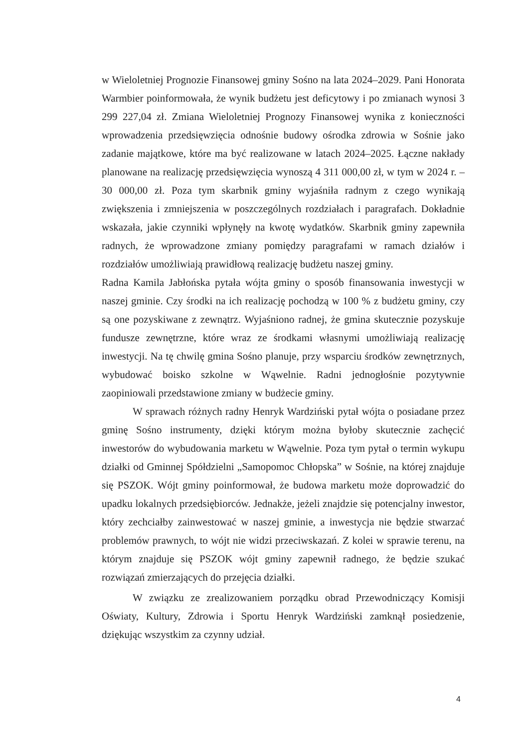w Wieloletniej Prognozie Finansowej gminy Sośno na lata 2024–2029. Pani Honorata Warmbier poinformowała, że wynik budżetu jest deficytowy i po zmianach wynosi 3 299 227,04 zł. Zmiana Wieloletniej Prognozy Finansowej wynika z konieczności wprowadzenia przedsięwzięcia odnośnie budowy ośrodka zdrowia w Sośnie jako zadanie majątkowe, które ma być realizowane w latach 2024–2025. Łączne nakłady planowane na realizację przedsięwzięcia wynoszą 4 311 000,00 zł, w tym w 2024 r. – 30 000,00 zł. Poza tym skarbnik gminy wyjaśniła radnym z czego wynikają zwiększenia i zmniejszenia w poszczególnych rozdziałach i paragrafach. Dokładnie wskazała, jakie czynniki wpłynęły na kwotę wydatków. Skarbnik gminy zapewniła radnych, że wprowadzone zmiany pomiędzy paragrafami w ramach działów i rozdziałów umożliwiają prawidłową realizację budżetu naszej gminy.
Radna Kamila Jabłońska pytała wójta gminy o sposób finansowania inwestycji w naszej gminie. Czy środki na ich realizację pochodzą w 100 % z budżetu gminy, czy są one pozyskiwane z zewnątrz. Wyjaśniono radnej, że gmina skutecznie pozyskuje fundusze zewnętrzne, które wraz ze środkami własnymi umożliwiają realizację inwestycji. Na tę chwilę gmina Sośno planuje, przy wsparciu środków zewnętrznych, wybudować boisko szkolne w Wąwelnie. Radni jednogłośnie pozytywnie zaopiniowali przedstawione zmiany w budżecie gminy.
W sprawach różnych radny Henryk Wardziński pytał wójta o posiadane przez gminę Sośno instrumenty, dzięki którym można byłoby skutecznie zachęcić inwestorów do wybudowania marketu w Wąwelnie. Poza tym pytał o termin wykupu działki od Gminnej Spółdzielni „Samopomoc Chłopska” w Sośnie, na której znajduje się PSZOK. Wójt gminy poinformował, że budowa marketu może doprowadzić do upadku lokalnych przedsiębiorców. Jednakże, jeżeli znajdzie się potencjalny inwestor, który zechciałby zainwestować w naszej gminie, a inwestycja nie będzie stwarzać problemów prawnych, to wójt nie widzi przeciwskazań. Z kolei w sprawie terenu, na którym znajduje się PSZOK wójt gminy zapewnił radnego, że będzie szukać rozwiązań zmierzających do przejęcia działki.
W związku ze zrealizowaniem porządku obrad Przewodniczący Komisji Oświaty, Kultury, Zdrowia i Sportu Henryk Wardziński zamknął posiedzenie, dziękując wszystkim za czynny udział.
4